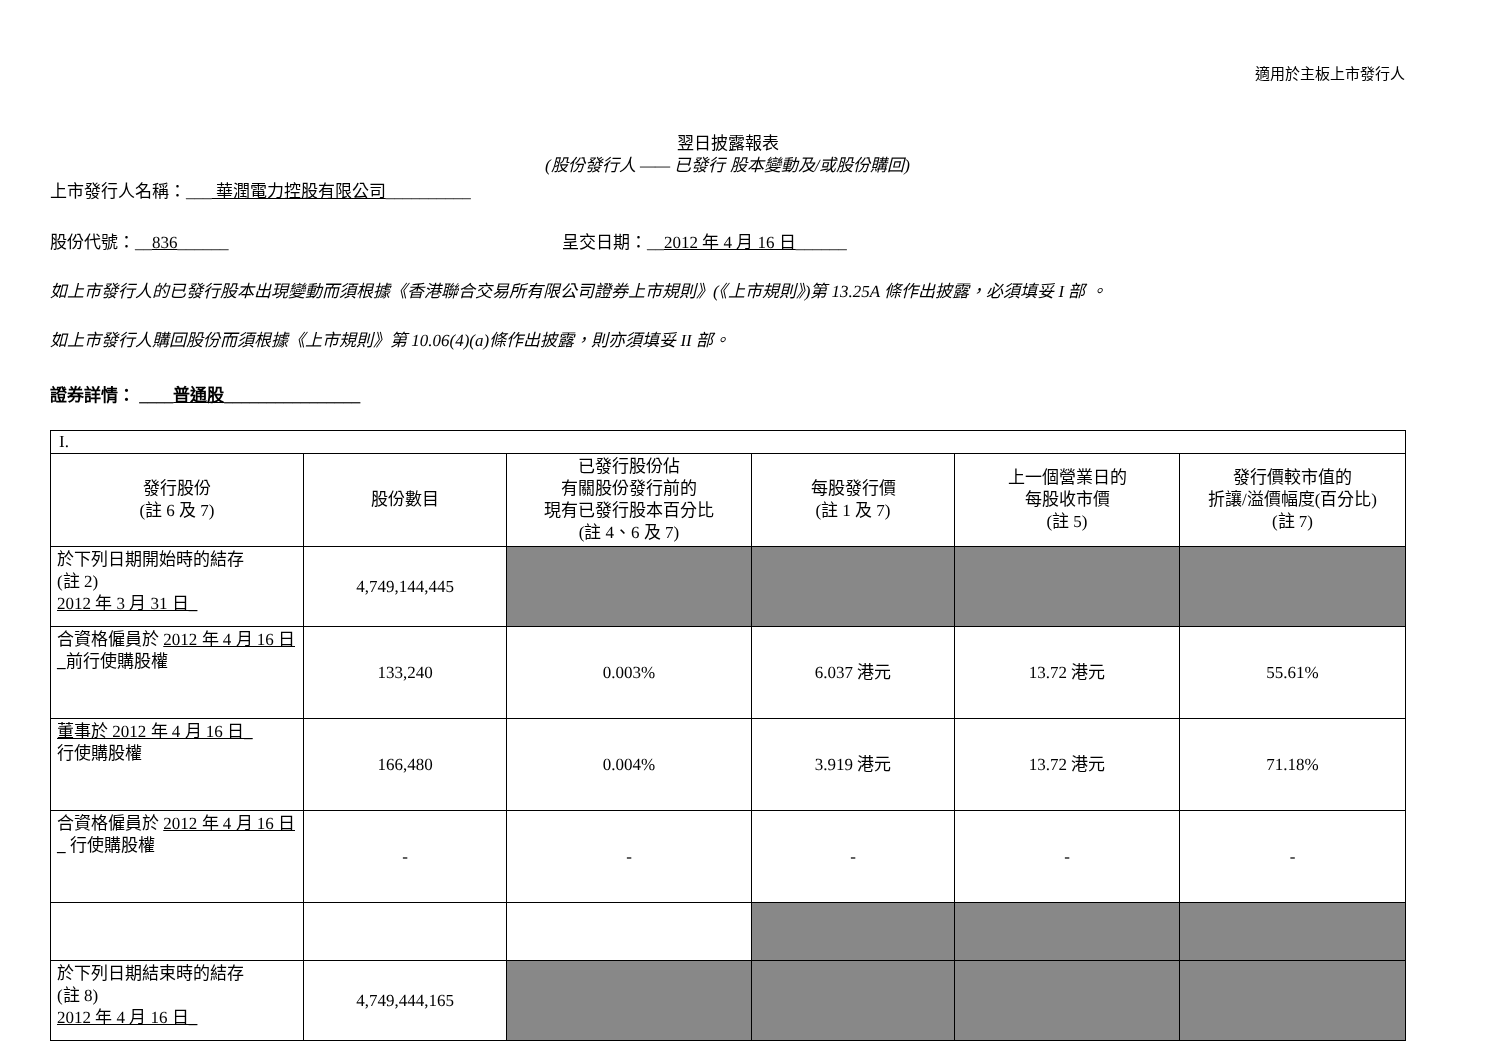適用於主板上市發行人
翌日披露報表
(股份發行人 —— 已發行 股本變動及/或股份購回)
上市發行人名稱：___ 華潤電力控股有限公司__________
股份代號：__836______ 呈交日期：__2012 年 4 月 16 日______
如上市發行人的已發行股本出現變動而須根據《香港聯合交易所有限公司證券上市規則》(《上市規則》)第 13.25A 條作出披露，必須填妥 I 部 。
如上市發行人購回股份而須根據《上市規則》第 10.06(4)(a)條作出披露，則亦須填妥 II 部。
證券詳情： ____普通股________________
| I. | | | | | |
| 發行股份 (註 6 及 7) | 股份數目 | 已發行股份佔 有關股份發行前的 現有已發行股本百分比 (註 4、6 及 7) | 每股發行價 (註 1 及 7) | 上一個營業日的 每股收市價 (註 5) | 發行價較市值的 折讓/溢價幅度(百分比) (註 7) |
| 於下列日期開始時的結存 (註 2) 2012 年 3 月 31 日_ | 4,749,144,445 | | | | |
| 合資格僱員於 2012 年 4 月 16 日_ 前行使購股權 | 133,240 | 0.003% | 6.037 港元 | 13.72 港元 | 55.61% |
| 董事於 2012 年 4 月 16 日_ 行使購股權 | 166,480 | 0.004% | 3.919 港元 | 13.72 港元 | 71.18% |
| 合資格僱員於 2012 年 4 月 16 日_ 行使購股權 | - | - | - | - | - |
| 於下列日期結束時的結存 (註 8) 2012 年 4 月 16 日_ | 4,749,444,165 | | | | |